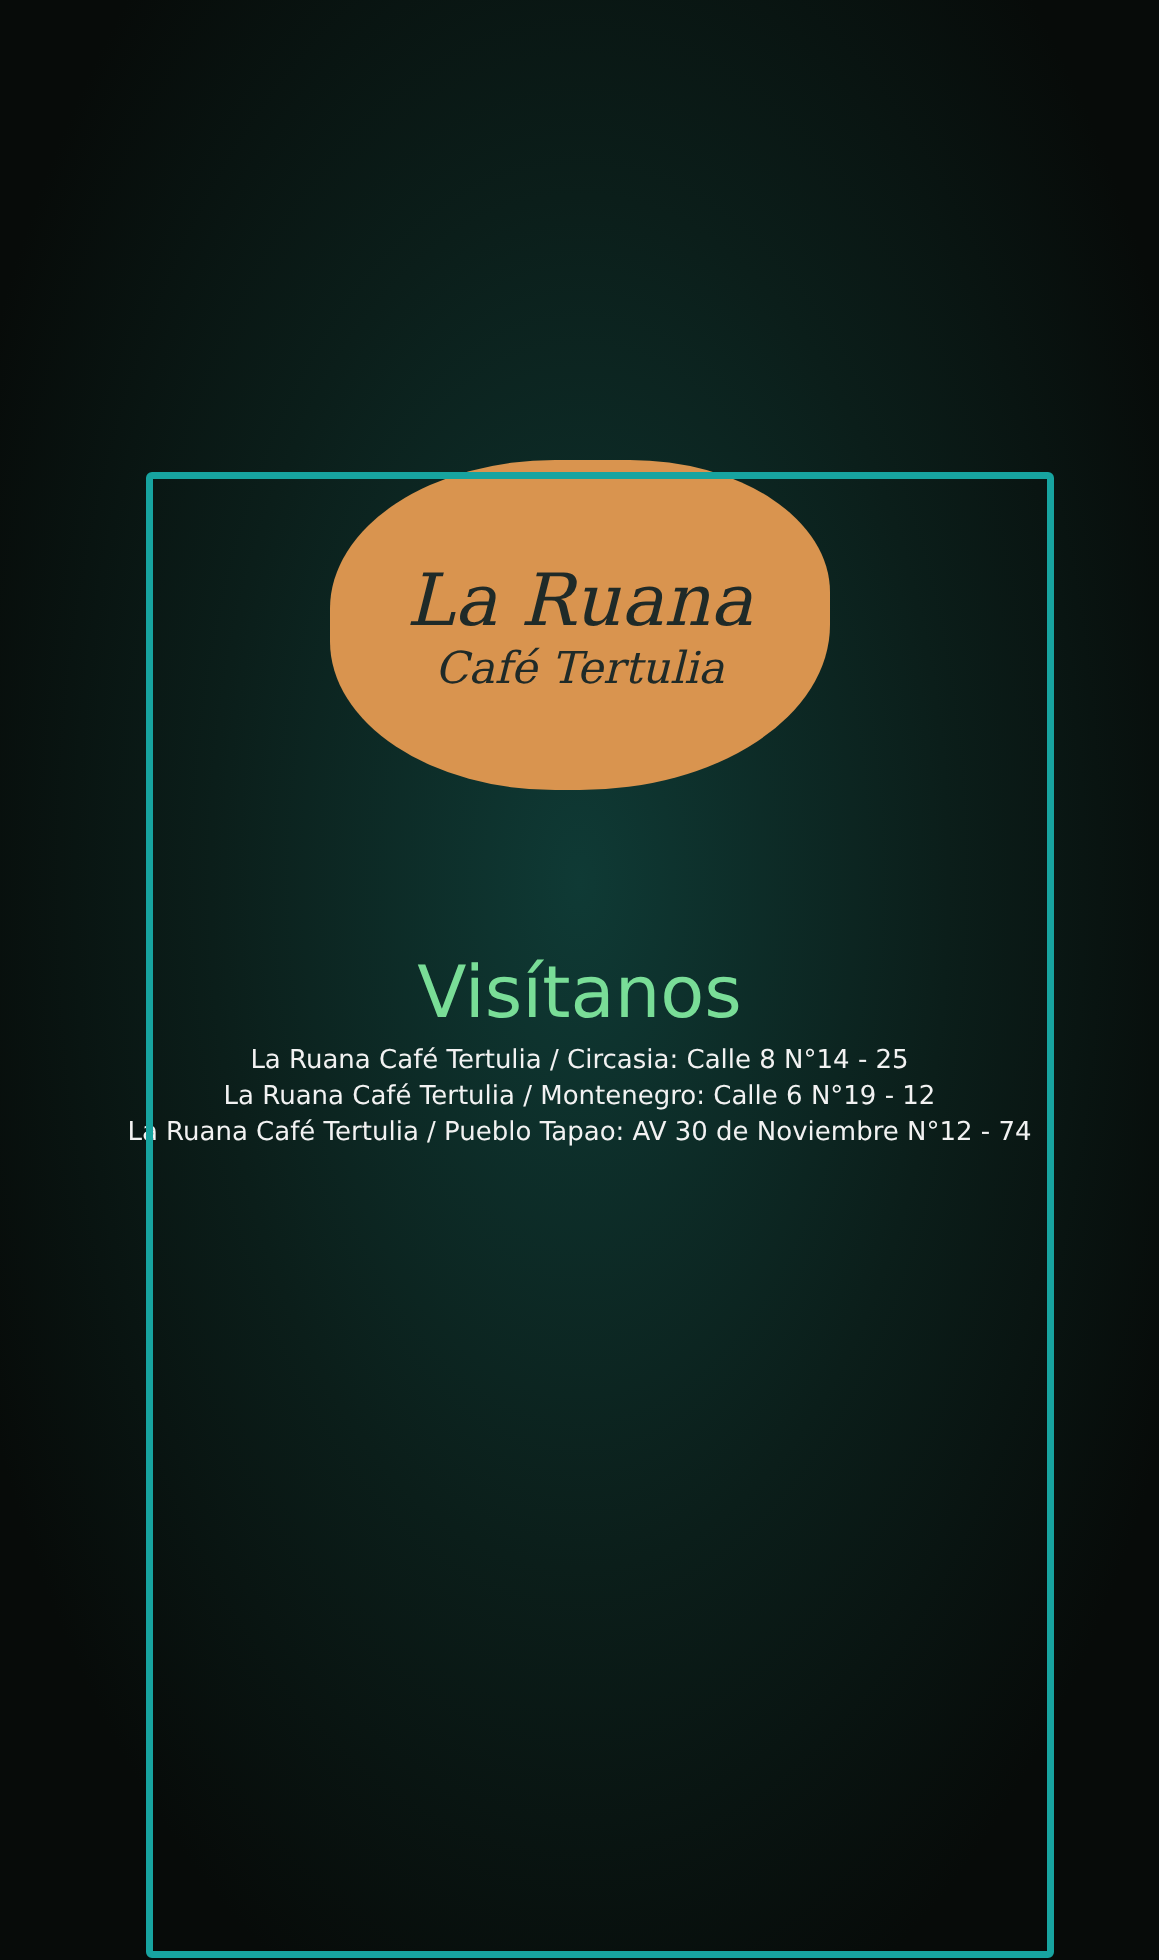La Ruana
Café Tertulia
Visítanos
La Ruana Café Tertulia / Circasia: Calle 8 N°14 - 25
La Ruana Café Tertulia / Montenegro: Calle 6 N°19 - 12
La Ruana Café Tertulia / Pueblo Tapao: AV 30 de Noviembre N°12 - 74